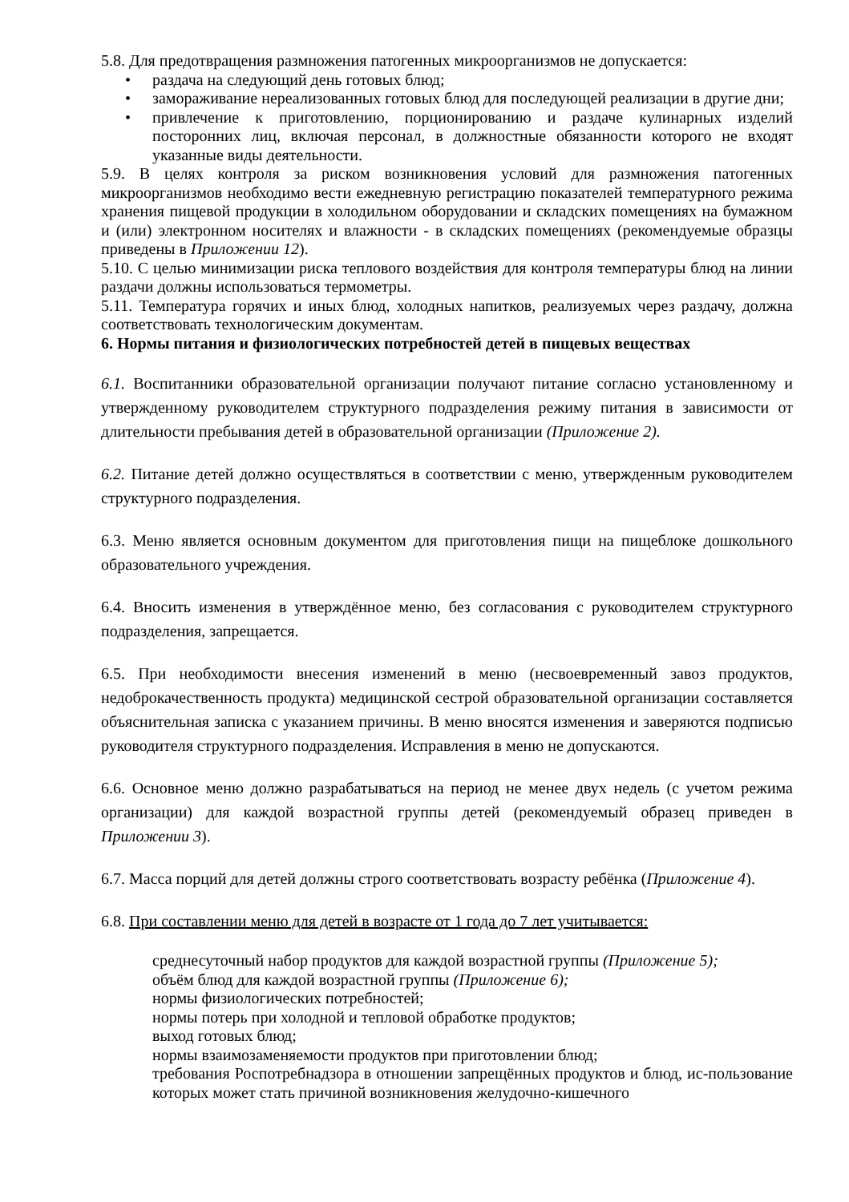5.8. Для предотвращения размножения патогенных микроорганизмов не допускается:
• раздача на следующий день готовых блюд;
• замораживание нереализованных готовых блюд для последующей реализации в другие дни;
• привлечение к приготовлению, порционированию и раздаче кулинарных изделий посторонних лиц, включая персонал, в должностные обязанности которого не входят указанные виды деятельности.
5.9. В целях контроля за риском возникновения условий для размножения патогенных микроорганизмов необходимо вести ежедневную регистрацию показателей температурного режима хранения пищевой продукции в холодильном оборудовании и складских помещениях на бумажном и (или) электронном носителях и влажности - в складских помещениях (рекомендуемые образцы приведены в Приложении 12).
5.10. С целью минимизации риска теплового воздействия для контроля температуры блюд на линии раздачи должны использоваться термометры.
5.11. Температура горячих и иных блюд, холодных напитков, реализуемых через раздачу, должна соответствовать технологическим документам.
6. Нормы питания и физиологических потребностей детей в пищевых веществах
6.1. Воспитанники образовательной организации получают питание согласно установленному и утвержденному руководителем структурного подразделения режиму питания в зависимости от длительности пребывания детей в образовательной организации (Приложение 2).
6.2. Питание детей должно осуществляться в соответствии с меню, утвержденным руководителем структурного подразделения.
6.3. Меню является основным документом для приготовления пищи на пищеблоке дошкольного образовательного учреждения.
6.4. Вносить изменения в утверждённое меню, без согласования с руководителем структурного подразделения, запрещается.
6.5. При необходимости внесения изменений в меню (несвоевременный завоз продуктов, недоброкачественность продукта) медицинской сестрой образовательной организации составляется объяснительная записка с указанием причины. В меню вносятся изменения и заверяются подписью руководителя структурного подразделения. Исправления в меню не допускаются.
6.6. Основное меню должно разрабатываться на период не менее двух недель (с учетом режима организации) для каждой возрастной группы детей (рекомендуемый образец приведен в Приложении 3).
6.7. Масса порций для детей должны строго соответствовать возрасту ребёнка (Приложение 4).
6.8. При составлении меню для детей в возрасте от 1 года до 7 лет учитывается:
среднесуточный набор продуктов для каждой возрастной группы (Приложение 5);
объём блюд для каждой возрастной группы (Приложение 6);
нормы физиологических потребностей;
нормы потерь при холодной и тепловой обработке продуктов;
выход готовых блюд;
нормы взаимозаменяемости продуктов при приготовлении блюд;
требования Роспотребнадзора в отношении запрещённых продуктов и блюд, ис-пользование которых может стать причиной возникновения желудочно-кишечного